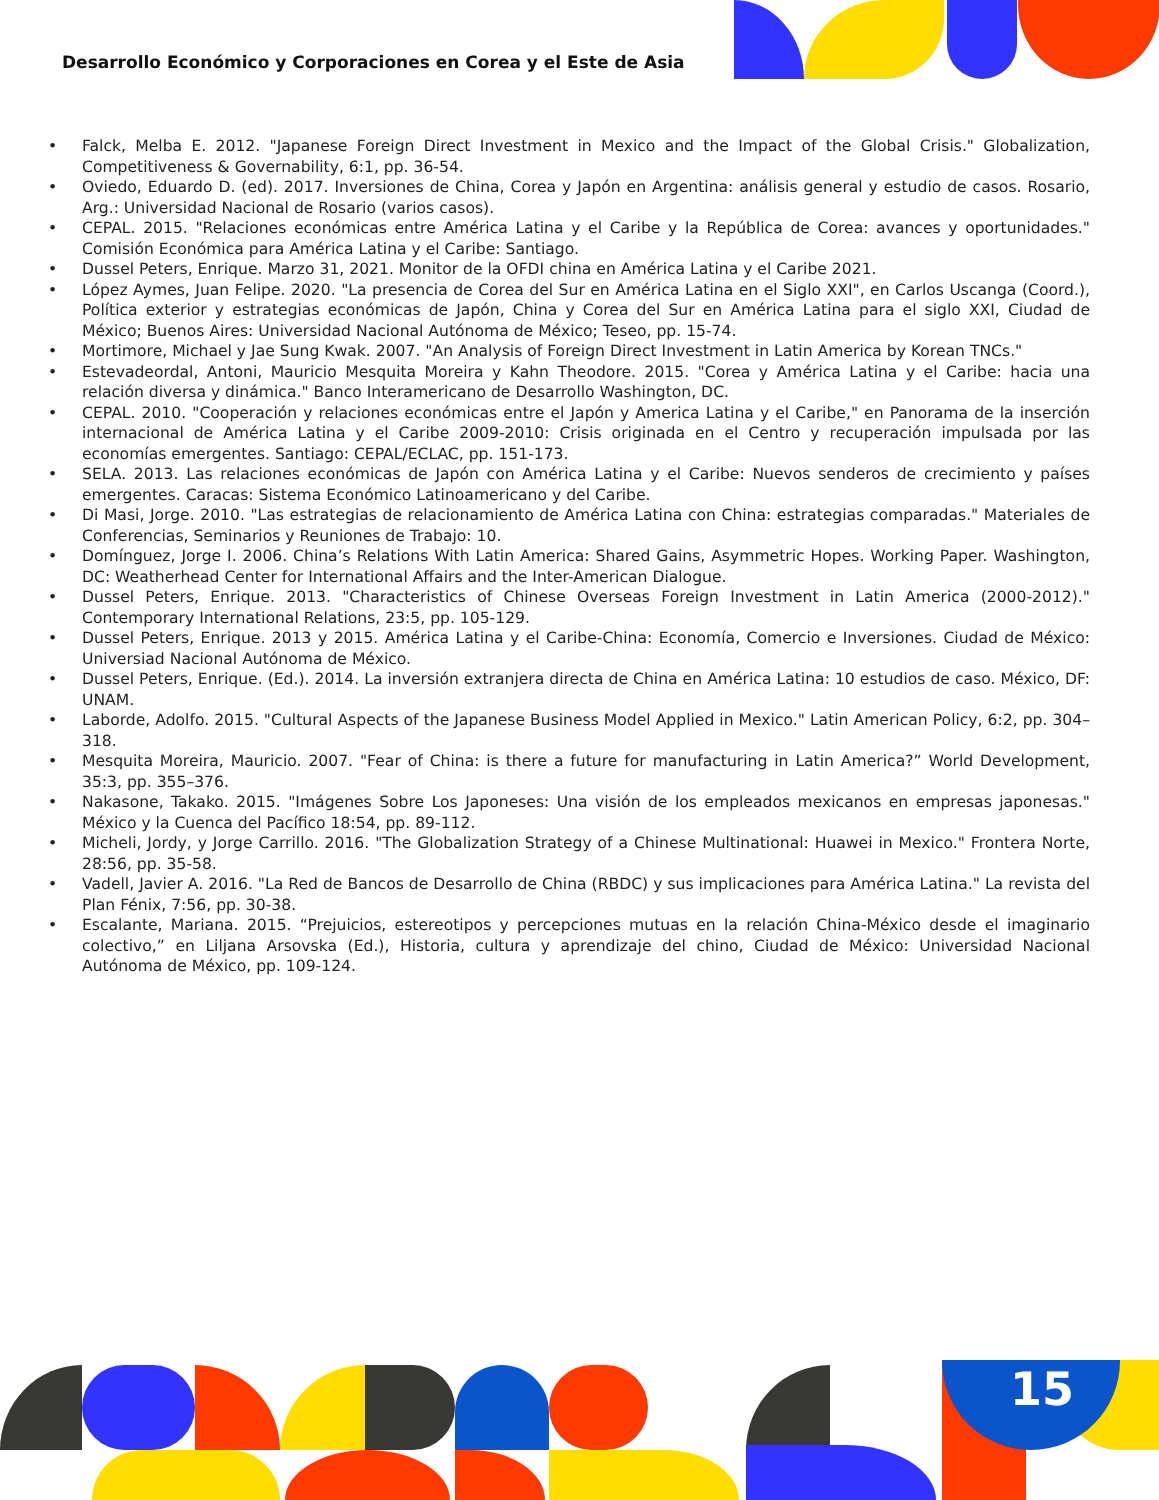Desarrollo Económico y Corporaciones en Corea y el Este de Asia
• Falck, Melba E. 2012. "Japanese Foreign Direct Investment in Mexico and the Impact of the Global Crisis." Globalization, Competitiveness & Governability, 6:1, pp. 36-54.
• Oviedo, Eduardo D. (ed). 2017. Inversiones de China, Corea y Japón en Argentina: análisis general y estudio de casos. Rosario, Arg.: Universidad Nacional de Rosario (varios casos).
• CEPAL. 2015. "Relaciones económicas entre América Latina y el Caribe y la República de Corea: avances y oportunidades." Comisión Económica para América Latina y el Caribe: Santiago.
• Dussel Peters, Enrique. Marzo 31, 2021. Monitor de la OFDI china en América Latina y el Caribe 2021.
• López Aymes, Juan Felipe. 2020. "La presencia de Corea del Sur en América Latina en el Siglo XXI", en Carlos Uscanga (Coord.), Política exterior y estrategias económicas de Japón, China y Corea del Sur en América Latina para el siglo XXI, Ciudad de México; Buenos Aires: Universidad Nacional Autónoma de México; Teseo, pp. 15-74.
• Mortimore, Michael y Jae Sung Kwak. 2007. "An Analysis of Foreign Direct Investment in Latin America by Korean TNCs."
• Estevadeordal, Antoni, Mauricio Mesquita Moreira y Kahn Theodore. 2015. "Corea y América Latina y el Caribe: hacia una relación diversa y dinámica." Banco Interamericano de Desarrollo Washington, DC.
• CEPAL. 2010. "Cooperación y relaciones económicas entre el Japón y America Latina y el Caribe," en Panorama de la inserción internacional de América Latina y el Caribe 2009-2010: Crisis originada en el Centro y recuperación impulsada por las economías emergentes. Santiago: CEPAL/ECLAC, pp. 151-173.
• SELA. 2013. Las relaciones económicas de Japón con América Latina y el Caribe: Nuevos senderos de crecimiento y países emergentes. Caracas: Sistema Económico Latinoamericano y del Caribe.
• Di Masi, Jorge. 2010. "Las estrategias de relacionamiento de América Latina con China: estrategias comparadas." Materiales de Conferencias, Seminarios y Reuniones de Trabajo: 10.
• Domínguez, Jorge I. 2006. China’s Relations With Latin America: Shared Gains, Asymmetric Hopes. Working Paper. Washington, DC: Weatherhead Center for International Affairs and the Inter-American Dialogue.
• Dussel Peters, Enrique. 2013. "Characteristics of Chinese Overseas Foreign Investment in Latin America (2000-2012)." Contemporary International Relations, 23:5, pp. 105-129.
• Dussel Peters, Enrique. 2013 y 2015. América Latina y el Caribe-China: Economía, Comercio e Inversiones. Ciudad de México: Universiad Nacional Autónoma de México.
• Dussel Peters, Enrique. (Ed.). 2014. La inversión extranjera directa de China en América Latina: 10 estudios de caso. México, DF: UNAM.
• Laborde, Adolfo. 2015. "Cultural Aspects of the Japanese Business Model Applied in Mexico." Latin American Policy, 6:2, pp. 304–318.
• Mesquita Moreira, Mauricio. 2007. "Fear of China: is there a future for manufacturing in Latin America?” World Development, 35:3, pp. 355–376.
• Nakasone, Takako. 2015. "Imágenes Sobre Los Japoneses: Una visión de los empleados mexicanos en empresas japonesas." México y la Cuenca del Pacífico 18:54, pp. 89-112.
• Micheli, Jordy, y Jorge Carrillo. 2016. "The Globalization Strategy of a Chinese Multinational: Huawei in Mexico." Frontera Norte, 28:56, pp. 35-58.
• Vadell, Javier A. 2016. "La Red de Bancos de Desarrollo de China (RBDC) y sus implicaciones para América Latina." La revista del Plan Fénix, 7:56, pp. 30-38.
• Escalante, Mariana. 2015. “Prejuicios, estereotipos y percepciones mutuas en la relación China-México desde el imaginario colectivo,” en Liljana Arsovska (Ed.), Historia, cultura y aprendizaje del chino, Ciudad de México: Universidad Nacional Autónoma de México, pp. 109-124.
15